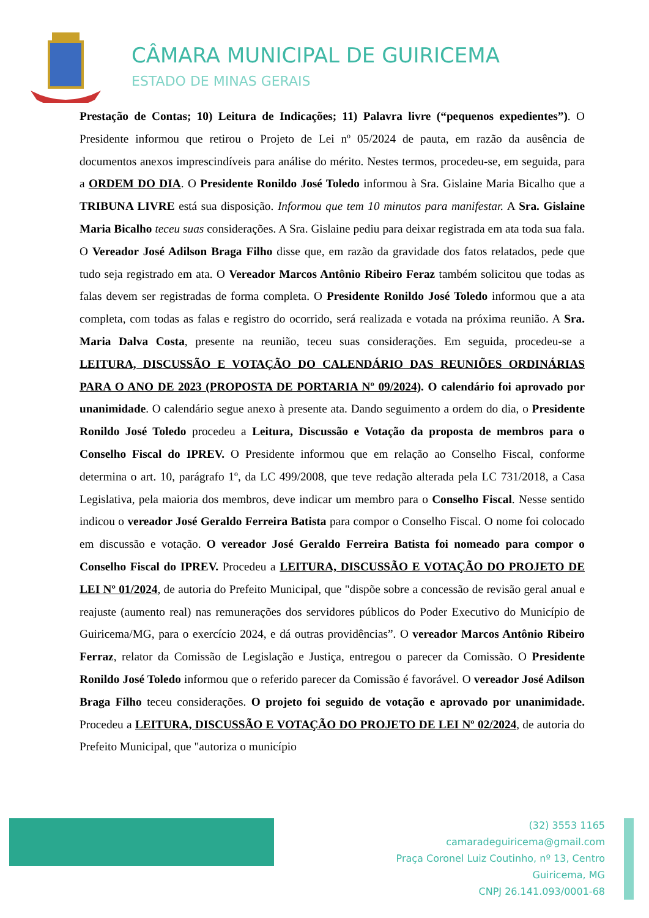CÂMARA MUNICIPAL DE GUIRICEMA
ESTADO DE MINAS GERAIS
Prestação de Contas; 10) Leitura de Indicações; 11) Palavra livre (“pequenos expedientes”). O Presidente informou que retirou o Projeto de Lei nº 05/2024 de pauta, em razão da ausência de documentos anexos imprescindíveis para análise do mérito. Nestes termos, procedeu-se, em seguida, para a ORDEM DO DIA. O Presidente Ronildo José Toledo informou à Sra. Gislaine Maria Bicalho que a TRIBUNA LIVRE está sua disposição. Informou que tem 10 minutos para manifestar. A Sra. Gislaine Maria Bicalho teceu suas considerações. A Sra. Gislaine pediu para deixar registrada em ata toda sua fala. O Vereador José Adilson Braga Filho disse que, em razão da gravidade dos fatos relatados, pede que tudo seja registrado em ata. O Vereador Marcos Antônio Ribeiro Feraz também solicitou que todas as falas devem ser registradas de forma completa. O Presidente Ronildo José Toledo informou que a ata completa, com todas as falas e registro do ocorrido, será realizada e votada na próxima reunião. A Sra. Maria Dalva Costa, presente na reunião, teceu suas considerações. Em seguida, procedeu-se a LEITURA, DISCUSSÃO E VOTAÇÃO DO CALENDÁRIO DAS REUNIÕES ORDINÁRIAS PARA O ANO DE 2023 (PROPOSTA DE PORTARIA Nº 09/2024). O calendário foi aprovado por unanimidade. O calendário segue anexo à presente ata. Dando seguimento a ordem do dia, o Presidente Ronildo José Toledo procedeu a Leitura, Discussão e Votação da proposta de membros para o Conselho Fiscal do IPREV. O Presidente informou que em relação ao Conselho Fiscal, conforme determina o art. 10, parágrafo 1º, da LC 499/2008, que teve redação alterada pela LC 731/2018, a Casa Legislativa, pela maioria dos membros, deve indicar um membro para o Conselho Fiscal. Nesse sentido indicou o vereador José Geraldo Ferreira Batista para compor o Conselho Fiscal. O nome foi colocado em discussão e votação. O vereador José Geraldo Ferreira Batista foi nomeado para compor o Conselho Fiscal do IPREV. Procedeu a LEITURA, DISCUSSÃO E VOTAÇÃO DO PROJETO DE LEI Nº 01/2024, de autoria do Prefeito Municipal, que "dispõe sobre a concessão de revisão geral anual e reajuste (aumento real) nas remunerações dos servidores públicos do Poder Executivo do Município de Guiricema/MG, para o exercício 2024, e dá outras providências”. O vereador Marcos Antônio Ribeiro Ferraz, relator da Comissão de Legislação e Justiça, entregou o parecer da Comissão. O Presidente Ronildo José Toledo informou que o referido parecer da Comissão é favorável. O vereador José Adilson Braga Filho teceu considerações. O projeto foi seguido de votação e aprovado por unanimidade. Procedeu a LEITURA, DISCUSSÃO E VOTAÇÃO DO PROJETO DE LEI Nº 02/2024, de autoria do Prefeito Municipal, que "autoriza o município
(32) 3553 1165
camaradeguiricema@gmail.com
Praça Coronel Luiz Coutinho, nº 13, Centro
Guiricema, MG
CNPJ 26.141.093/0001-68